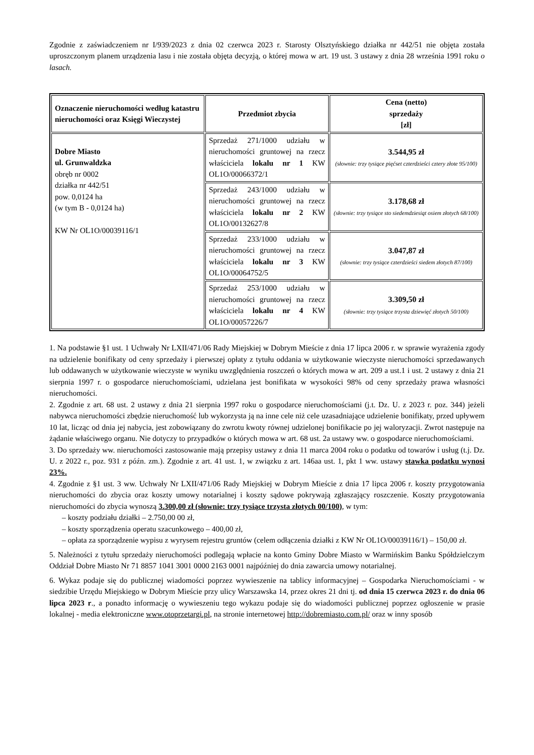Zgodnie z zaświadczeniem nr I/939/2023 z dnia 02 czerwca 2023 r. Starosty Olsztyńskiego działka nr 442/51 nie objęta została uproszczonym planem urządzenia lasu i nie została objęta decyzją, o której mowa w art. 19 ust. 3 ustawy z dnia 28 września 1991 roku o lasach.
| Oznaczenie nieruchomości według katastru nieruchomości oraz Księgi Wieczystej | Przedmiot zbycia | Cena (netto) sprzedaży [zł] |
| --- | --- | --- |
| Dobre Miasto ul. Grunwaldzka obręb nr 0002 działka nr 442/51 pow. 0,0124 ha (w tym B - 0,0124 ha) KW Nr OL1O/00039116/1 | Sprzedaż 271/1000 udziału w nieruchomości gruntowej na rzecz właściciela lokalu nr 1 KW OL1O/00066372/1 | 3.544,95 zł (słownie: trzy tysiące pięćset czterdzieści cztery złote 95/100) |
| | Sprzedaż 243/1000 udziału w nieruchomości gruntowej na rzecz właściciela lokalu nr 2 KW OL1O/00132627/8 | 3.178,68 zł (słownie: trzy tysiące sto siedemdziesiąt osiem złotych 68/100) |
| | Sprzedaż 233/1000 udziału w nieruchomości gruntowej na rzecz właściciela lokalu nr 3 KW OL1O/00064752/5 | 3.047,87 zł (słownie: trzy tysiące czterdzieści siedem złotych 87/100) |
| | Sprzedaż 253/1000 udziału w nieruchomości gruntowej na rzecz właściciela lokalu nr 4 KW OL1O/00057226/7 | 3.309,50 zł (słownie: trzy tysiące trzysta dziewięć złotych 50/100) |
1. Na podstawie §1 ust. 1 Uchwały Nr LXII/471/06 Rady Miejskiej w Dobrym Mieście z dnia 17 lipca 2006 r. w sprawie wyrażenia zgody na udzielenie bonifikaty od ceny sprzedaży i pierwszej opłaty z tytułu oddania w użytkowanie wieczyste nieruchomości sprzedawanych lub oddawanych w użytkowanie wieczyste w wyniku uwzględnienia roszczeń o których mowa w art. 209 a ust.1 i ust. 2 ustawy z dnia 21 sierpnia 1997 r. o gospodarce nieruchomościami, udzielana jest bonifikata w wysokości 98% od ceny sprzedaży prawa własności nieruchomości.
2. Zgodnie z art. 68 ust. 2 ustawy z dnia 21 sierpnia 1997 roku o gospodarce nieruchomościami (j.t. Dz. U. z 2023 r. poz. 344) jeżeli nabywca nieruchomości zbędzie nieruchomość lub wykorzysta ją na inne cele niż cele uzasadniające udzielenie bonifikaty, przed upływem 10 lat, licząc od dnia jej nabycia, jest zobowiązany do zwrotu kwoty równej udzielonej bonifikacie po jej waloryzacji. Zwrot następuje na żądanie właściwego organu. Nie dotyczy to przypadków o których mowa w art. 68 ust. 2a ustawy ww. o gospodarce nieruchomościami.
3. Do sprzedaży ww. nieruchomości zastosowanie mają przepisy ustawy z dnia 11 marca 2004 roku o podatku od towarów i usług (t.j. Dz. U. z 2022 r., poz. 931 z późn. zm.). Zgodnie z art. 41 ust. 1, w związku z art. 146aa ust. 1, pkt 1 ww. ustawy stawka podatku wynosi 23%.
4. Zgodnie z §1 ust. 3 ww. Uchwały Nr LXII/471/06 Rady Miejskiej w Dobrym Mieście z dnia 17 lipca 2006 r. koszty przygotowania nieruchomości do zbycia oraz koszty umowy notarialnej i koszty sądowe pokrywają zgłaszający roszczenie. Koszty przygotowania nieruchomości do zbycia wynoszą 3.300,00 zł (słownie: trzy tysiące trzysta złotych 00/100), w tym:
– koszty podziału działki – 2.750,00 00 zł,
– koszty sporządzenia operatu szacunkowego – 400,00 zł,
– opłata za sporządzenie wypisu z wyrysem rejestru gruntów (celem odłączenia działki z KW Nr OL1O/00039116/1) – 150,00 zł.
5. Należności z tytułu sprzedaży nieruchomości podlegają wpłacie na konto Gminy Dobre Miasto w Warmińskim Banku Spółdzielczym Oddział Dobre Miasto Nr 71 8857 1041 3001 0000 2163 0001 najpóźniej do dnia zawarcia umowy notarialnej.
6. Wykaz podaje się do publicznej wiadomości poprzez wywieszenie na tablicy informacyjnej – Gospodarka Nieruchomościami - w siedzibie Urzędu Miejskiego w Dobrym Mieście przy ulicy Warszawska 14, przez okres 21 dni tj. od dnia 15 czerwca 2023 r. do dnia 06 lipca 2023 r., a ponadto informację o wywieszeniu tego wykazu podaje się do wiadomości publicznej poprzez ogłoszenie w prasie lokalnej - media elektroniczne www.otoprzetargi.pl, na stronie internetowej http://dobremiasto.com.pl/ oraz w inny sposób